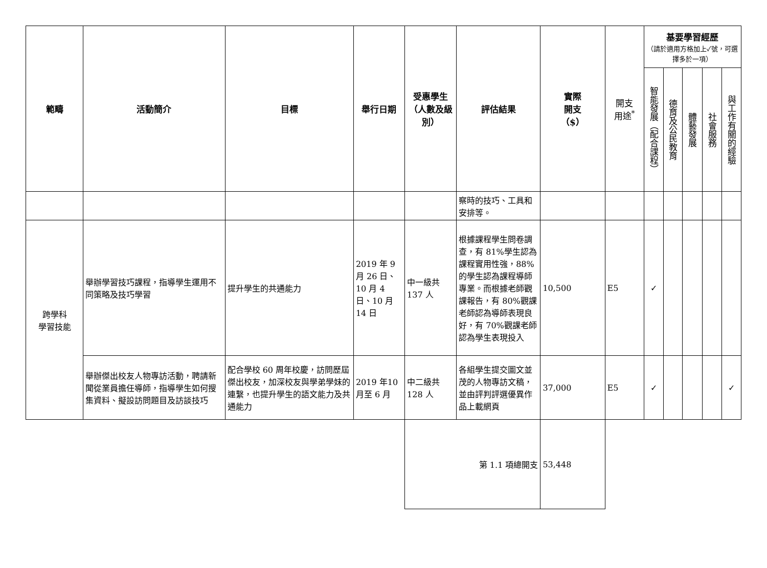| 範疇 | 活動簡介 | 目標 | 舉行日期 | 受惠學生（人數及級別） | 評估結果 | 實際 開支 （$） | 開支 用途<sup>*</sup> | 基要學習經歷 （請於適用方格加上✓號，可選擇多於一項） | | | | |
| --- | --- | --- | --- | --- | --- | --- | --- | --- | --- | --- | --- | --- |
| | | | | | | | | 智能發展（配合課程） | 德育及公民教育 | 體藝發展 | 社會服務 | 與工作有關的經驗 |
| | | | | | 察時的技巧、工具和安排等。 | | | | | | | |
| 跨學科 學習技能 | 舉辦學習技巧課程，指導學生運用不同策略及技巧學習 | 提升學生的共通能力 | 2019 年 9 月 26 日、10 月 4 日、10 月 14 日 | 中一級共137 人 | 根據課程學生問卷調查，有 81%學生認為課程實用性強，88%的學生認為課程導師專業。而根據老師觀課報告，有 80%觀課老師認為導師表現良好，有 70%觀課老師認為學生表現投入 | 10,500 | E5 | ✓ | | | | |
| | 舉辦傑出校友人物專訪活動，聘請新聞從業員擔任導師，指導學生如何搜集資料、擬設訪問題目及訪談技巧 | 配合學校 60 周年校慶，訪問歷屆傑出校友，加深校友與學弟學妹的連繫，也提升學生的語文能力及共通能力 | 2019 年10 月至 6 月 | 中二級共128 人 | 各組學生提交圖文並茂的人物專訪文稿，並由評判評選優異作品上載網頁 | 37,000 | E5 | ✓ | | | | ✓ |
| | | | | 第 1.1 項總開支 | | 53,448 | | | | | | |